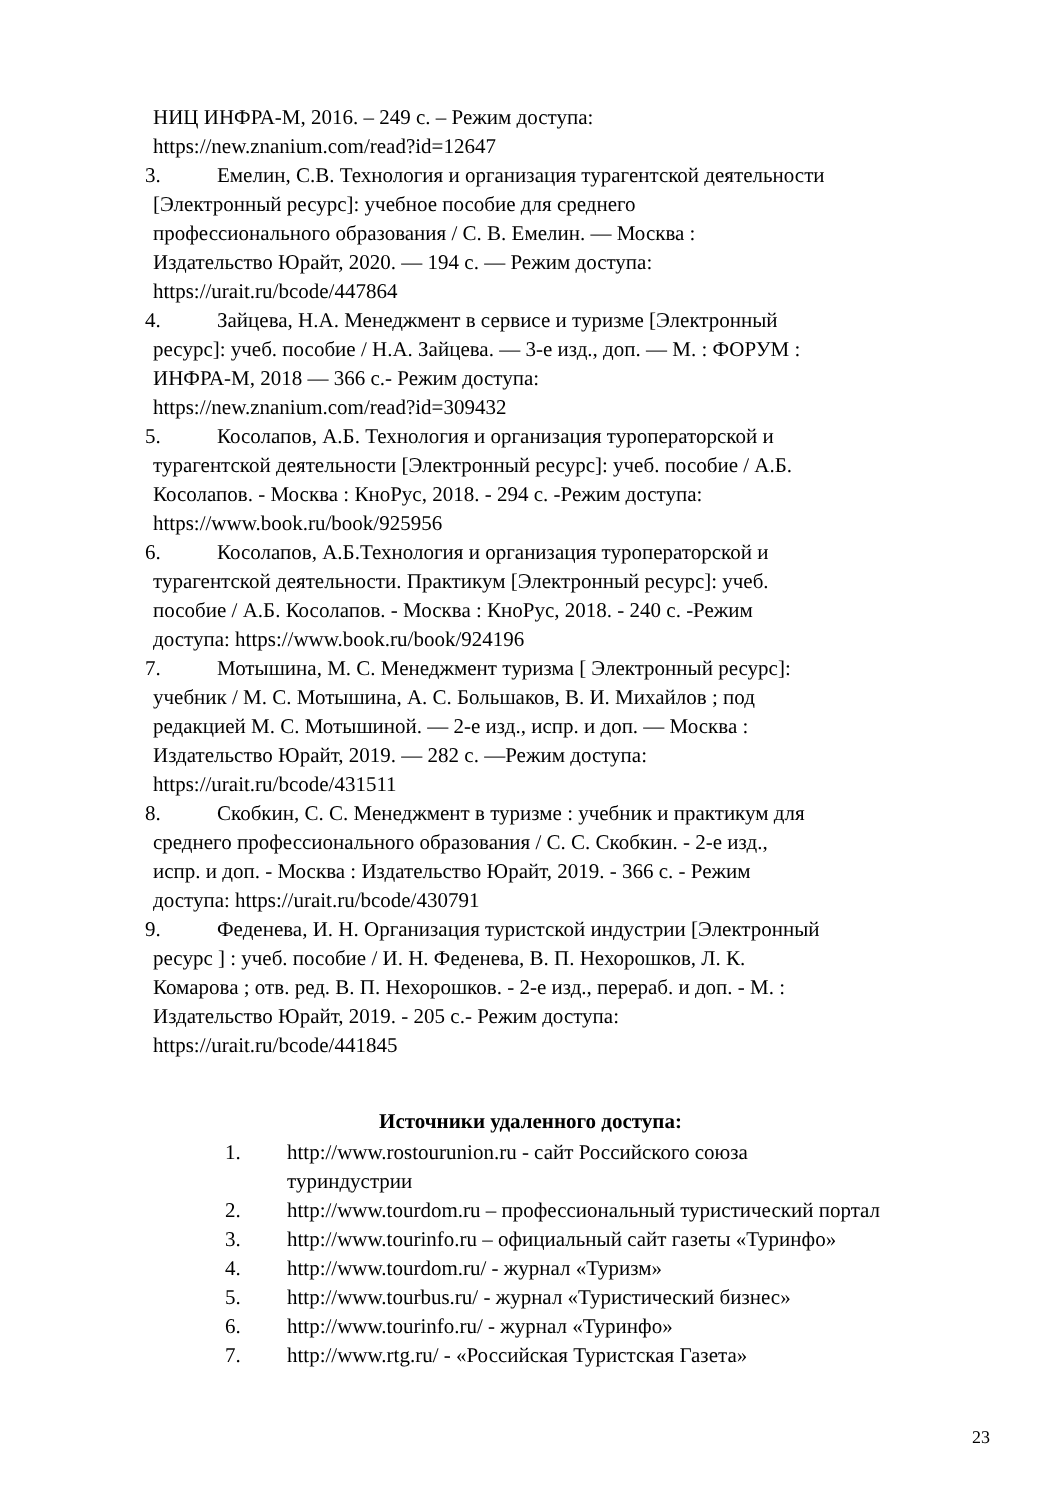НИЦ ИНФРА-М, 2016. – 249 с. – Режим доступа:
https://new.znanium.com/read?id=12647
3. Емелин, С.В. Технология и организация турагентской деятельности
[Электронный ресурс]: учебное пособие для среднего
профессионального образования / С. В. Емелин. — Москва :
Издательство Юрайт, 2020. — 194 с. — Режим доступа:
https://urait.ru/bcode/447864
4. Зайцева, Н.А. Менеджмент в сервисе и туризме [Электронный
ресурс]: учеб. пособие / Н.А. Зайцева. — 3-е изд., доп. — М. : ФОРУМ :
ИНФРА-М, 2018 — 366 с.- Режим доступа:
https://new.znanium.com/read?id=309432
5. Косолапов, А.Б. Технология и организация туроператорской и
турагентской деятельности [Электронный ресурс]: учеб. пособие / А.Б.
Косолапов. - Москва : КноРус, 2018. - 294 с. -Режим доступа:
https://www.book.ru/book/925956
6. Косолапов, А.Б.Технология и организация туроператорской и
турагентской деятельности. Практикум [Электронный ресурс]: учеб.
пособие / А.Б. Косолапов. - Москва : КноРус, 2018. - 240 с. -Режим
доступа: https://www.book.ru/book/924196
7. Мотышина, М. С. Менеджмент туризма [ Электронный ресурс]:
учебник / М. С. Мотышина, А. С. Большаков, В. И. Михайлов ; под
редакцией М. С. Мотышиной. — 2-е изд., испр. и доп. — Москва :
Издательство Юрайт, 2019. — 282 с. —Режим доступа:
https://urait.ru/bcode/431511
8. Скобкин, С. С. Менеджмент в туризме : учебник и практикум для
среднего профессионального образования / С. С. Скобкин. - 2-е изд.,
испр. и доп. - Москва : Издательство Юрайт, 2019. - 366 с. - Режим
доступа: https://urait.ru/bcode/430791
9. Феденева, И. Н. Организация туристской индустрии [Электронный
ресурс ] : учеб. пособие / И. Н. Феденева, В. П. Нехорошков, Л. К.
Комарова ; отв. ред. В. П. Нехорошков. - 2-е изд., перераб. и доп. - М. :
Издательство Юрайт, 2019. - 205 с.- Режим доступа:
https://urait.ru/bcode/441845
Источники удаленного доступа:
1. http://www.rostourunion.ru - сайт Российского союза
туриндустрии
2. http://www.tourdom.ru – профессиональный туристический портал
3. http://www.tourinfo.ru – официальный сайт газеты «Туринфо»
4. http://www.tourdom.ru/ - журнал «Туризм»
5. http://www.tourbus.ru/ - журнал «Туристический бизнес»
6. http://www.tourinfo.ru/ - журнал «Туринфо»
7. http://www.rtg.ru/ - «Российская Туристская Газета»
23